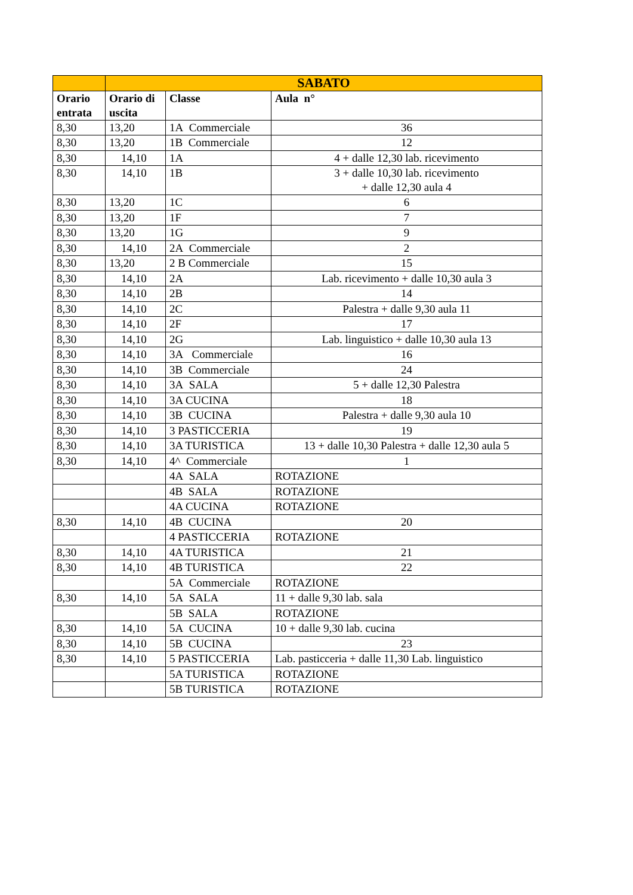| | SABATO | | |
| --- | --- | --- | --- |
| Orario entrata | Orario di uscita | Classe | Aula n° |
| 8,30 | 13,20 | 1A Commerciale | 36 |
| 8,30 | 13,20 | 1B Commerciale | 12 |
| 8,30 | 14,10 | 1A | 4 + dalle 12,30 lab. ricevimento |
| 8,30 | 14,10 | 1B | 3 + dalle 10,30 lab. ricevimento + dalle 12,30 aula 4 |
| 8,30 | 13,20 | 1C | 6 |
| 8,30 | 13,20 | 1F | 7 |
| 8,30 | 13,20 | 1G | 9 |
| 8,30 | 14,10 | 2A Commerciale | 2 |
| 8,30 | 13,20 | 2 B Commerciale | 15 |
| 8,30 | 14,10 | 2A | Lab. ricevimento + dalle 10,30 aula 3 |
| 8,30 | 14,10 | 2B | 14 |
| 8,30 | 14,10 | 2C | Palestra + dalle 9,30 aula 11 |
| 8,30 | 14,10 | 2F | 17 |
| 8,30 | 14,10 | 2G | Lab. linguistico + dalle 10,30 aula 13 |
| 8,30 | 14,10 | 3A Commerciale | 16 |
| 8,30 | 14,10 | 3B Commerciale | 24 |
| 8,30 | 14,10 | 3A SALA | 5 + dalle 12,30 Palestra |
| 8,30 | 14,10 | 3A CUCINA | 18 |
| 8,30 | 14,10 | 3B CUCINA | Palestra + dalle 9,30 aula 10 |
| 8,30 | 14,10 | 3 PASTICCERIA | 19 |
| 8,30 | 14,10 | 3A TURISTICA | 13 + dalle 10,30 Palestra + dalle 12,30 aula 5 |
| 8,30 | 14,10 | 4^ Commerciale | 1 |
| | | 4A SALA | ROTAZIONE |
| | | 4B SALA | ROTAZIONE |
| | | 4A CUCINA | ROTAZIONE |
| 8,30 | 14,10 | 4B CUCINA | 20 |
| | | 4 PASTICCERIA | ROTAZIONE |
| 8,30 | 14,10 | 4A TURISTICA | 21 |
| 8,30 | 14,10 | 4B TURISTICA | 22 |
| | | 5A Commerciale | ROTAZIONE |
| 8,30 | 14,10 | 5A SALA | 11 + dalle 9,30 lab. sala |
| | | 5B SALA | ROTAZIONE |
| 8,30 | 14,10 | 5A CUCINA | 10 + dalle 9,30 lab. cucina |
| 8,30 | 14,10 | 5B CUCINA | 23 |
| 8,30 | 14,10 | 5 PASTICCERIA | Lab. pasticceria + dalle 11,30 Lab. linguistico |
| | | 5A TURISTICA | ROTAZIONE |
| | | 5B TURISTICA | ROTAZIONE |